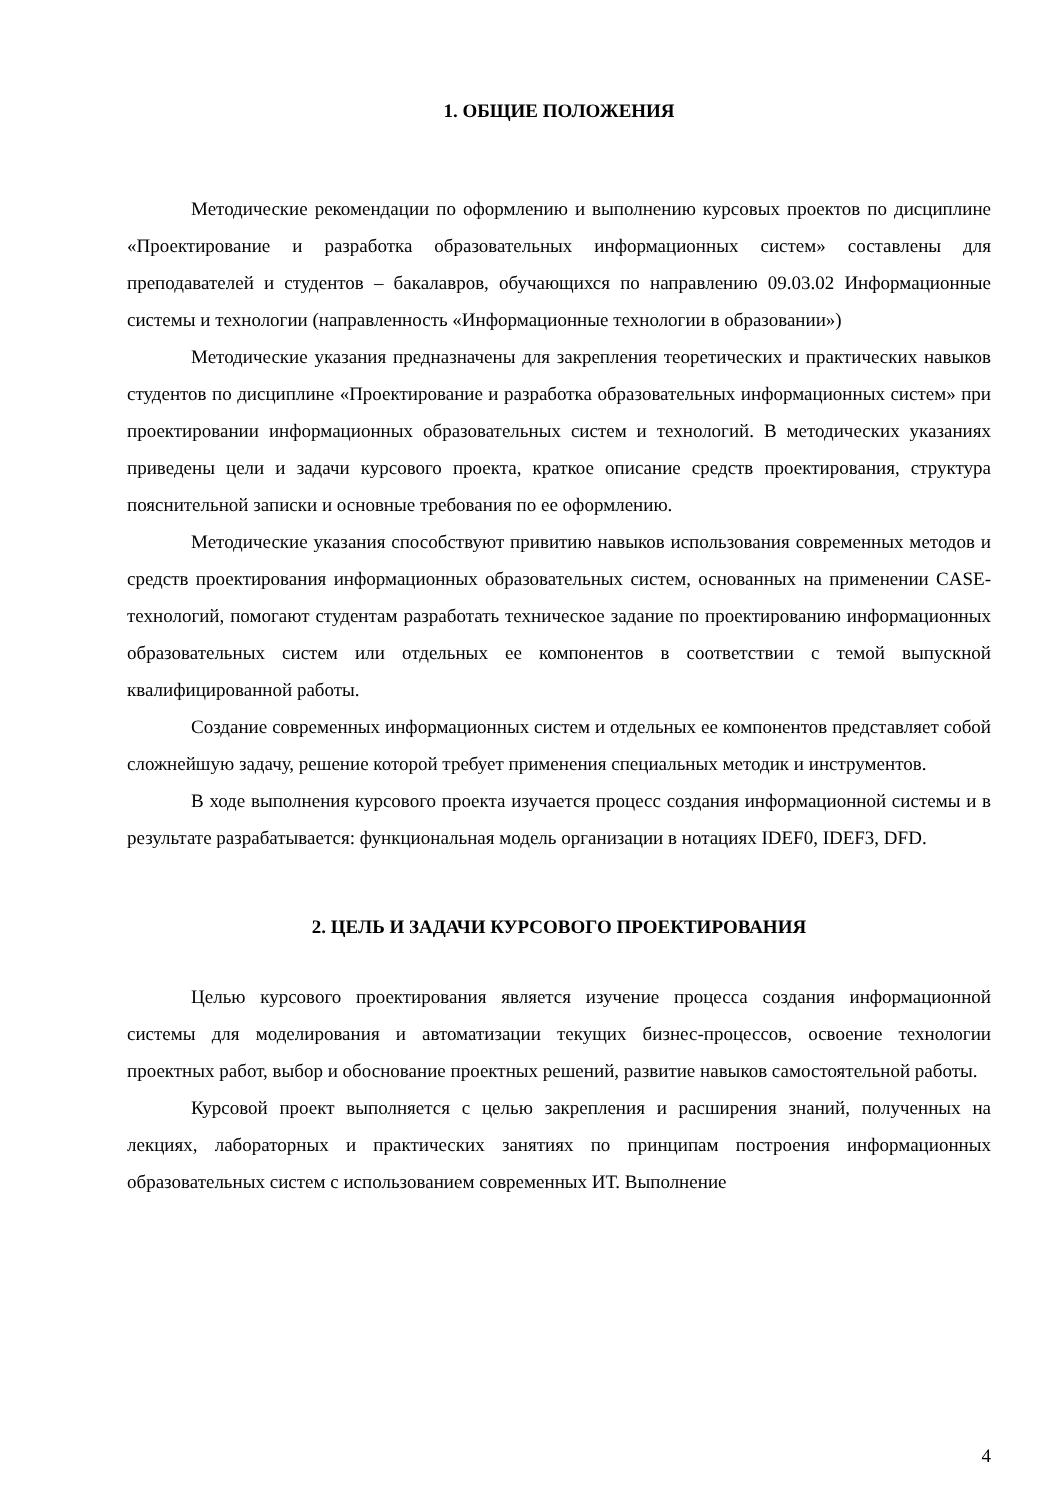1. ОБЩИЕ ПОЛОЖЕНИЯ
Методические рекомендации по оформлению и выполнению курсовых проектов по дисциплине «Проектирование и разработка образовательных информационных систем» составлены для преподавателей и студентов – бакалавров, обучающихся по направлению 09.03.02 Информационные системы и технологии (направленность «Информационные технологии в образовании»)
Методические указания предназначены для закрепления теоретических и практических навыков студентов по дисциплине «Проектирование и разработка образовательных информационных систем» при проектировании информационных образовательных систем и технологий. В методических указаниях приведены цели и задачи курсового проекта, краткое описание средств проектирования, структура пояснительной записки и основные требования по ее оформлению.
Методические указания способствуют привитию навыков использования современных методов и средств проектирования информационных образовательных систем, основанных на применении CASE-технологий, помогают студентам разработать техническое задание по проектированию информационных образовательных систем или отдельных ее компонентов в соответствии с темой выпускной квалифицированной работы.
Создание современных информационных систем и отдельных ее компонентов представляет собой сложнейшую задачу, решение которой требует применения специальных методик и инструментов.
В ходе выполнения курсового проекта изучается процесс создания информационной системы и в результате разрабатывается: функциональная модель организации в нотациях IDEF0, IDEF3, DFD.
2. ЦЕЛЬ И ЗАДАЧИ КУРСОВОГО ПРОЕКТИРОВАНИЯ
Целью курсового проектирования является изучение процесса создания информационной системы для моделирования и автоматизации текущих бизнес-процессов, освоение технологии проектных работ, выбор и обоснование проектных решений, развитие навыков самостоятельной работы.
Курсовой проект выполняется с целью закрепления и расширения знаний, полученных на лекциях, лабораторных и практических занятиях по принципам построения информационных образовательных систем с использованием современных ИТ. Выполнение
4